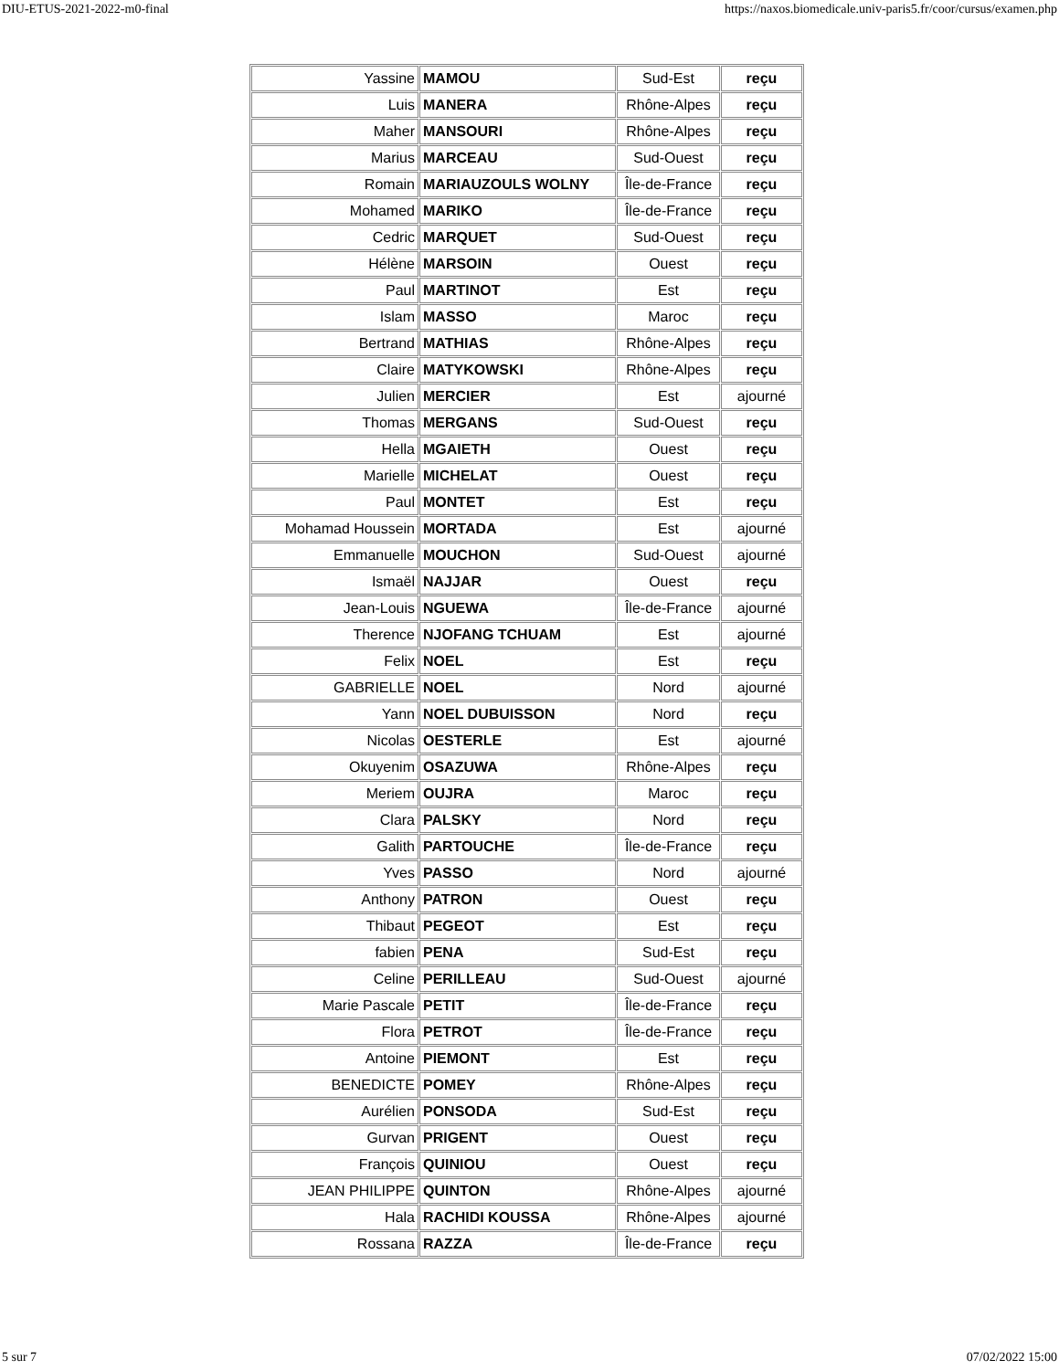DIU-ETUS-2021-2022-m0-final https://naxos.biomedicale.univ-paris5.fr/coor/cursus/examen.php
| Yassine | MAMOU | Sud-Est | reçu |
| Luis | MANERA | Rhône-Alpes | reçu |
| Maher | MANSOURI | Rhône-Alpes | reçu |
| Marius | MARCEAU | Sud-Ouest | reçu |
| Romain | MARIAUZOULS WOLNY | Île-de-France | reçu |
| Mohamed | MARIKO | Île-de-France | reçu |
| Cedric | MARQUET | Sud-Ouest | reçu |
| Hélène | MARSOIN | Ouest | reçu |
| Paul | MARTINOT | Est | reçu |
| Islam | MASSO | Maroc | reçu |
| Bertrand | MATHIAS | Rhône-Alpes | reçu |
| Claire | MATYKOWSKI | Rhône-Alpes | reçu |
| Julien | MERCIER | Est | ajourné |
| Thomas | MERGANS | Sud-Ouest | reçu |
| Hella | MGAIETH | Ouest | reçu |
| Marielle | MICHELAT | Ouest | reçu |
| Paul | MONTET | Est | reçu |
| Mohamad Houssein | MORTADA | Est | ajourné |
| Emmanuelle | MOUCHON | Sud-Ouest | ajourné |
| Ismaël | NAJJAR | Ouest | reçu |
| Jean-Louis | NGUEWA | Île-de-France | ajourné |
| Therence | NJOFANG TCHUAM | Est | ajourné |
| Felix | NOEL | Est | reçu |
| GABRIELLE | NOEL | Nord | ajourné |
| Yann | NOEL DUBUISSON | Nord | reçu |
| Nicolas | OESTERLE | Est | ajourné |
| Okuyenim | OSAZUWA | Rhône-Alpes | reçu |
| Meriem | OUJRA | Maroc | reçu |
| Clara | PALSKY | Nord | reçu |
| Galith | PARTOUCHE | Île-de-France | reçu |
| Yves | PASSO | Nord | ajourné |
| Anthony | PATRON | Ouest | reçu |
| Thibaut | PEGEOT | Est | reçu |
| fabien | PENA | Sud-Est | reçu |
| Celine | PERILLEAU | Sud-Ouest | ajourné |
| Marie Pascale | PETIT | Île-de-France | reçu |
| Flora | PETROT | Île-de-France | reçu |
| Antoine | PIEMONT | Est | reçu |
| BENEDICTE | POMEY | Rhône-Alpes | reçu |
| Aurélien | PONSODA | Sud-Est | reçu |
| Gurvan | PRIGENT | Ouest | reçu |
| François | QUINIOU | Ouest | reçu |
| JEAN PHILIPPE | QUINTON | Rhône-Alpes | ajourné |
| Hala | RACHIDI KOUSSA | Rhône-Alpes | ajourné |
| Rossana | RAZZA | Île-de-France | reçu |
5 sur 7 07/02/2022 15:00